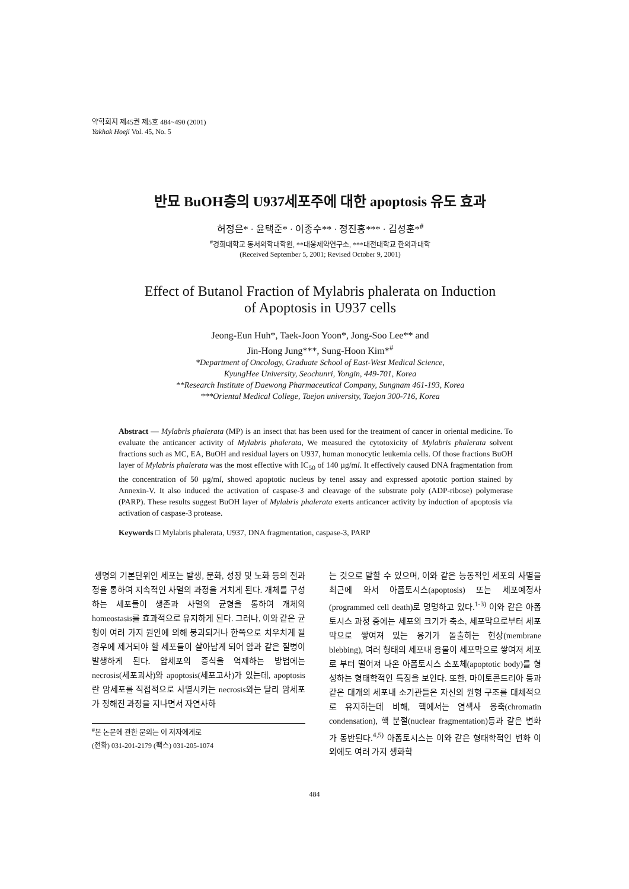약학회지 제45권 제5호 484~490 (2001)
Yakhak Hoeji Vol. 45, No. 5
반묘 BuOH층의 U937세포주에 대한 apoptosis 유도 효과
허정은* · 윤택준* · 이종수** · 정진홍*** · 김성훈*<sup>#</sup>
<sup>#</sup> 경희대학교 동서의학대학원, **대웅제약연구소, ***대전대학교 한의과대학
(Received September 5, 2001; Revised October 9, 2001)
Effect of Butanol Fraction of Mylabris phalerata on Induction
of Apoptosis in U937 cells
Jeong-Eun Huh*, Taek-Joon Yoon*, Jong-Soo Lee** and
Jin-Hong Jung***, Sung-Hoon Kim*<sup>#</sup>
*Department of Oncology, Graduate School of East-West Medical Science,
KyungHee University, Seochunri, Yongin, 449-701, Korea
**Research Institute of Daewong Pharmaceutical Company, Sungnam 461-193, Korea
***Oriental Medical College, Taejon university, Taejon 300-716, Korea
Abstract — Mylabris phalerata (MP) is an insect that has been used for the treatment of cancer in oriental medicine. To evaluate the anticancer activity of Mylabris phalerata, We measured the cytotoxicity of Mylabris phalerata solvent fractions such as MC, EA, BuOH and residual layers on U937, human monocytic leukemia cells. Of those fractions BuOH layer of Mylabris phalerata was the most effective with IC<sub>50</sub> of 140 µg/ml. It effectively caused DNA fragmentation from the concentration of 50 µg/ml, showed apoptotic nucleus by tenel assay and expressed apototic portion stained by Annexin-V. It also induced the activation of caspase-3 and cleavage of the substrate poly (ADP-ribose) polymerase (PARP). These results suggest BuOH layer of Mylabris phalerata exerts anticancer activity by induction of apoptosis via activation of caspase-3 protease.
Keywords □ Mylabris phalerata, U937, DNA fragmentation, caspase-3, PARP
생명의 기본단위인 세포는 발생, 분화, 성장 및 노화 등의 전과정을 통하여 지속적인 사멸의 과정을 거치게 된다. 개체를 구성하는 세포들이 생존과 사멸의 균형을 통하여 개체의 homeostasis를 효과적으로 유지하게 된다. 그러나, 이와 같은 균형이 여러 가지 원인에 의해 붕괴되거나 한쪽으로 치우치게 될 경우에 제거되야 할 세포들이 살아남게 되어 암과 같은 질병이 발생하게 된다. 암세포의 증식을 억제하는 방법에는 necrosis(세포괴사)와 apoptosis(세포고사)가 있는데, apoptosis란 암세포를 직접적으로 사멸시키는 necrosis와는 달리 암세포가 정해진 과정을 지나면서 자연사하
<sup>#</sup> 본 논문에 관한 문의는 이 저자에게로
(전화) 031-201-2179 (팩스) 031-205-1074
는 것으로 말할 수 있으며, 이와 같은 능동적인 세포의 사멸을 최근에 와서 아폽토시스(apoptosis) 또는 세포예정사(programmed cell death)로 명명하고 있다.<sup>1-3)</sup> 이와 같은 아폽토시스 과정 중에는 세포의 크기가 축소, 세포막으로부터 세포막으로 쌓여져 있는 융기가 돌출하는 현상(membrane blebbing), 여러 형태의 세포내 용물이 세포막으로 쌓여져 세포로 부터 떨어져 나온 아폽토시스 소포체(apoptotic body)를 형성하는 형태학적인 특징을 보인다. 또한, 마이토콘드리아 등과 같은 대개의 세포내 소기관들은 자신의 원형 구조를 대체적으로 유지하는데 비해, 핵에서는 염색사 응축(chromatin condensation), 핵 분절(nuclear fragmentation)등과 같은 변화가 동반된다.<sup>4,5)</sup> 아폽토시스는 이와 같은 형태학적인 변화 이외에도 여러 가지 생화학
484